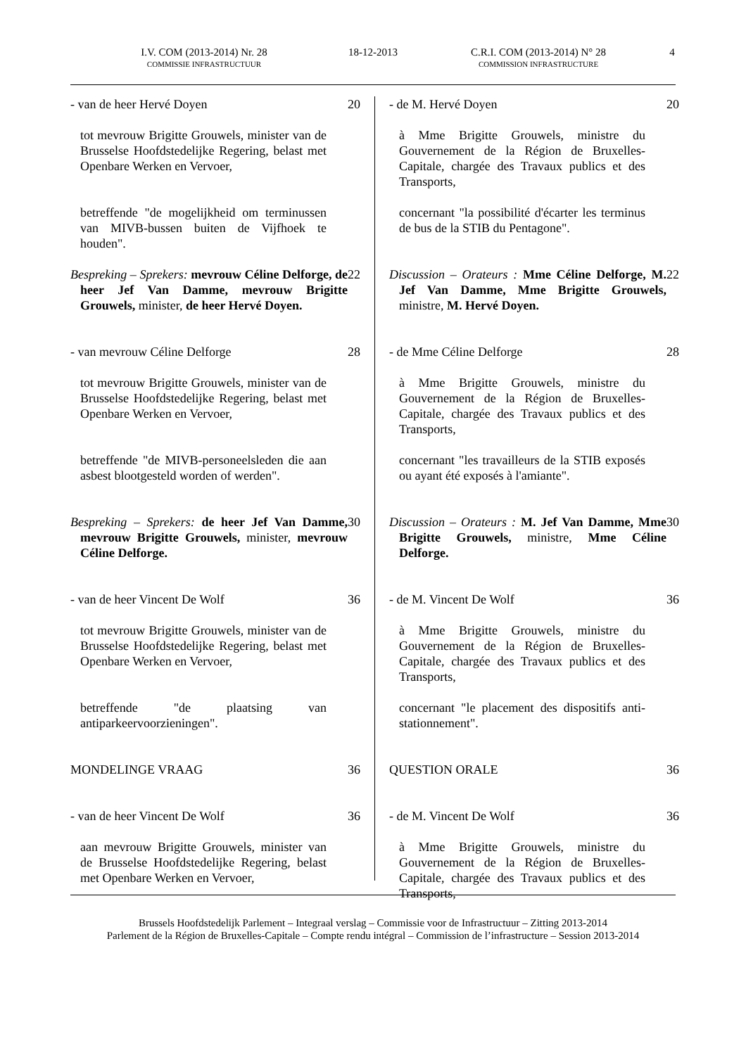I.V. COM (2013-2014) Nr. 28
COMMISSIE INFRASTRUCTUUR
18-12-2013
C.R.I. COM (2013-2014) N° 28
COMMISSION INFRASTRUCTURE
4
- van de heer Hervé Doyen 20
tot mevrouw Brigitte Grouwels, minister van de Brusselse Hoofdstedelijke Regering, belast met Openbare Werken en Vervoer,
betreffende "de mogelijkheid om terminussen van MIVB-bussen buiten de Vijfhoek te houden".
Bespreking – Sprekers: mevrouw Céline Delforge, de heer Jef Van Damme, mevrouw Brigitte Grouwels, minister, de heer Hervé Doyen.
22
- van mevrouw Céline Delforge 28
tot mevrouw Brigitte Grouwels, minister van de Brusselse Hoofdstedelijke Regering, belast met Openbare Werken en Vervoer,
betreffende "de MIVB-personeelsleden die aan asbest blootgesteld worden of werden".
Bespreking – Sprekers: de heer Jef Van Damme, mevrouw Brigitte Grouwels, minister, mevrouw Céline Delforge.
30
- van de heer Vincent De Wolf 36
tot mevrouw Brigitte Grouwels, minister van de Brusselse Hoofdstedelijke Regering, belast met Openbare Werken en Vervoer,
betreffende "de plaatsing van antiparkeervoorzieningen".
MONDELINGE VRAAG 36
- van de heer Vincent De Wolf 36
aan mevrouw Brigitte Grouwels, minister van de Brusselse Hoofdstedelijke Regering, belast met Openbare Werken en Vervoer,
- de M. Hervé Doyen 20
à Mme Brigitte Grouwels, ministre du Gouvernement de la Région de Bruxelles-Capitale, chargée des Travaux publics et des Transports,
concernant "la possibilité d'écarter les terminus de bus de la STIB du Pentagone".
Discussion – Orateurs : Mme Céline Delforge, M. Jef Van Damme, Mme Brigitte Grouwels, ministre, M. Hervé Doyen.
22
- de Mme Céline Delforge 28
à Mme Brigitte Grouwels, ministre du Gouvernement de la Région de Bruxelles-Capitale, chargée des Travaux publics et des Transports,
concernant "les travailleurs de la STIB exposés ou ayant été exposés à l'amiante".
Discussion – Orateurs : M. Jef Van Damme, Mme Brigitte Grouwels, ministre, Mme Céline Delforge.
30
- de M. Vincent De Wolf 36
à Mme Brigitte Grouwels, ministre du Gouvernement de la Région de Bruxelles-Capitale, chargée des Travaux publics et des Transports,
concernant "le placement des dispositifs anti-stationnement".
QUESTION ORALE 36
- de M. Vincent De Wolf 36
à Mme Brigitte Grouwels, ministre du Gouvernement de la Région de Bruxelles-Capitale, chargée des Travaux publics et des Transports,
Brussels Hoofdstedelijk Parlement – Integraal verslag – Commissie voor de Infrastructuur – Zitting 2013-2014
Parlement de la Région de Bruxelles-Capitale – Compte rendu intégral – Commission de l’infrastructure – Session 2013-2014